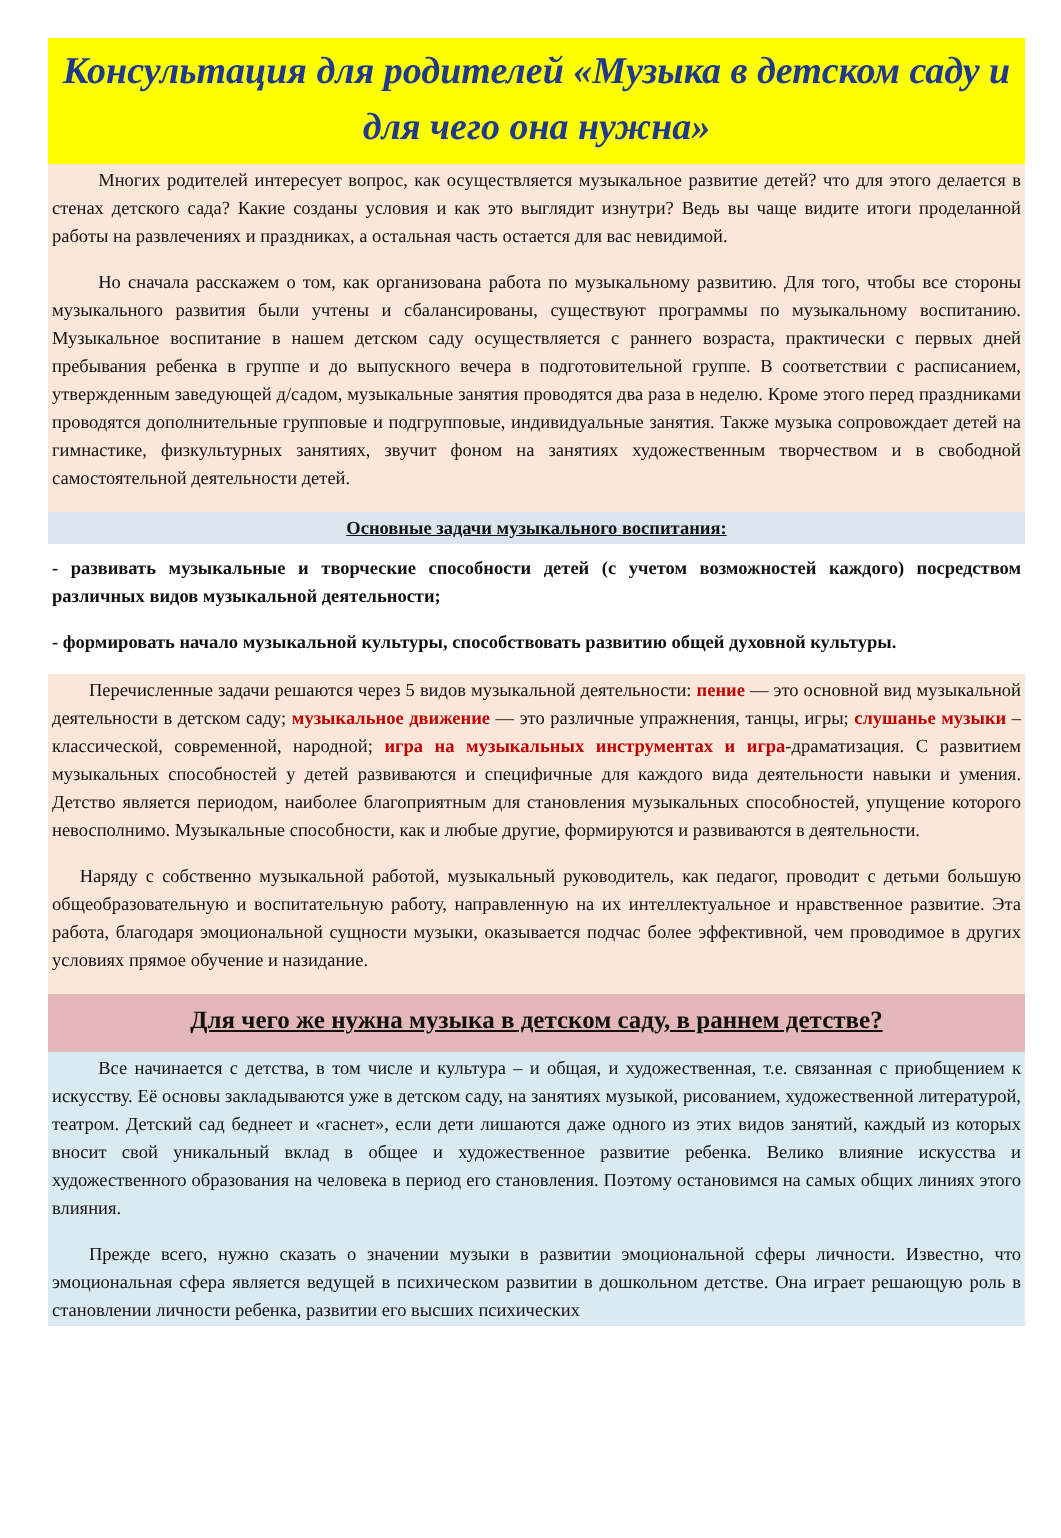Консультация для родителей «Музыка в детском саду и для чего она нужна»
   Многих родителей интересует вопрос, как осуществляется музыкальное развитие детей? что для этого делается в стенах детского сада? Какие созданы условия и как это выглядит изнутри? Ведь вы чаще видите итоги проделанной работы на развлечениях и праздниках, а остальная часть остается для вас невидимой.
   Но сначала расскажем о том, как организована работа по музыкальному развитию. Для того, чтобы все стороны музыкального развития были учтены и сбалансированы, существуют программы по музыкальному воспитанию. Музыкальное воспитание в нашем детском саду осуществляется с раннего возраста, практически с первых дней пребывания ребенка в группе и до выпускного вечера в подготовительной группе. В соответствии с расписанием, утвержденным заведующей д/садом, музыкальные занятия проводятся два раза в неделю. Кроме этого перед праздниками проводятся дополнительные групповые и подгрупповые, индивидуальные занятия. Также музыка сопровождает детей на гимнастике, физкультурных занятиях, звучит фоном на занятиях художественным творчеством и в свободной самостоятельной деятельности детей.
Основные задачи музыкального воспитания:
- развивать музыкальные и творческие способности детей (с учетом возможностей каждого) посредством различных видов музыкальной деятельности;
- формировать начало музыкальной культуры, способствовать развитию общей духовной культуры.
  Перечисленные задачи решаются через 5 видов музыкальной деятельности: пение — это основной вид музыкальной деятельности в детском саду; музыкальное движение — это различные упражнения, танцы, игры; слушанье музыки – классической, современной, народной; игра на музыкальных инструментах и игра-драматизация. С развитием музыкальных способностей у детей развиваются и специфичные для каждого вида деятельности навыки и умения. Детство является периодом, наиболее благоприятным для становления музыкальных способностей, упущение которого невосполнимо. Музыкальные способности, как и любые другие, формируются и развиваются в деятельности.
  Наряду с собственно музыкальной работой, музыкальный руководитель, как педагог, проводит с детьми большую общеобразовательную и воспитательную работу, направленную на их интеллектуальное и нравственное развитие. Эта работа, благодаря эмоциональной сущности музыки, оказывается подчас более эффективной, чем проводимое в других условиях прямое обучение и назидание.
Для чего же нужна музыка в детском саду, в раннем детстве?
   Все начинается с детства, в том числе и культура – и общая, и художественная, т.е. связанная с приобщением к искусству. Её основы закладываются уже в детском саду, на занятиях музыкой, рисованием, художественной литературой, театром. Детский сад беднеет и «гаснет», если дети лишаются даже одного из этих видов занятий, каждый из которых вносит свой уникальный вклад в общее и художественное развитие ребенка. Велико влияние искусства и художественного образования на человека в период его становления. Поэтому остановимся на самых общих линиях этого влияния.
  Прежде всего, нужно сказать о значении музыки в развитии эмоциональной сферы личности. Известно, что эмоциональная сфера является ведущей в психическом развитии в дошкольном детстве. Она играет решающую роль в становлении личности ребенка, развитии его высших психических